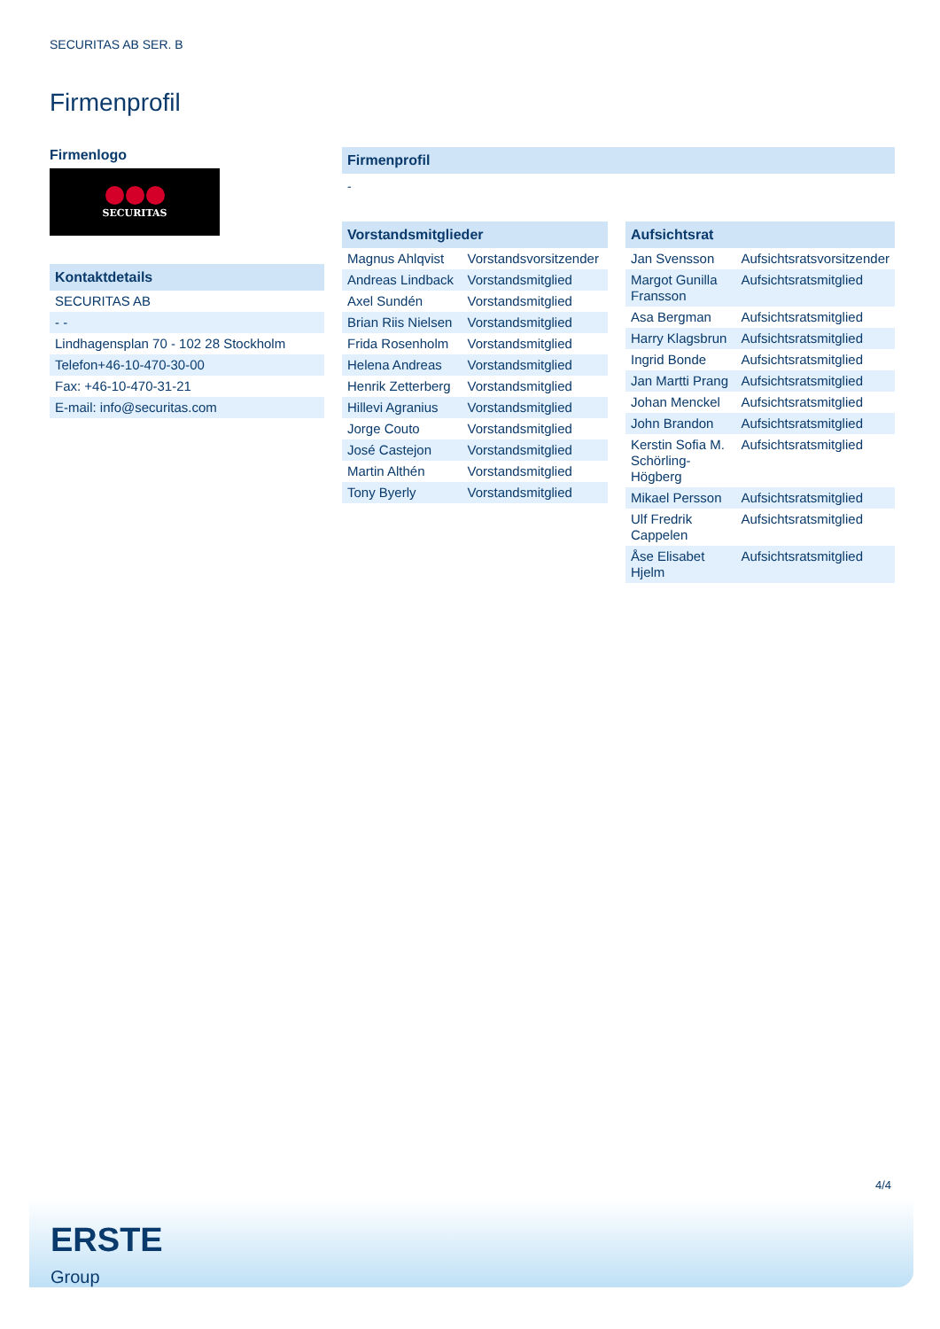SECURITAS AB SER. B
Firmenprofil
Firmenlogo
SECURITAS
Kontaktdetails
| SECURITAS AB |
| - - |
| Lindhagensplan 70 - 102 28 Stockholm |
| Telefon+46-10-470-30-00 |
| Fax: +46-10-470-31-21 |
| E-mail: info@securitas.com |
Firmenprofil
-
Vorstandsmitglieder
| Magnus Ahlqvist | Vorstandsvorsitzender |
| Andreas Lindback | Vorstandsmitglied |
| Axel Sundén | Vorstandsmitglied |
| Brian Riis Nielsen | Vorstandsmitglied |
| Frida Rosenholm | Vorstandsmitglied |
| Helena Andreas | Vorstandsmitglied |
| Henrik Zetterberg | Vorstandsmitglied |
| Hillevi Agranius | Vorstandsmitglied |
| Jorge Couto | Vorstandsmitglied |
| José Castejon | Vorstandsmitglied |
| Martin Althén | Vorstandsmitglied |
| Tony Byerly | Vorstandsmitglied |
Aufsichtsrat
| Jan Svensson | Aufsichtsratsvorsitzender |
| Margot Gunilla Fransson | Aufsichtsratsmitglied |
| Asa Bergman | Aufsichtsratsmitglied |
| Harry Klagsbrun | Aufsichtsratsmitglied |
| Ingrid Bonde | Aufsichtsratsmitglied |
| Jan Martti Prang | Aufsichtsratsmitglied |
| Johan Menckel | Aufsichtsratsmitglied |
| John Brandon | Aufsichtsratsmitglied |
| Kerstin Sofia M. Schörling-Högberg | Aufsichtsratsmitglied |
| Mikael Persson | Aufsichtsratsmitglied |
| Ulf Fredrik Cappelen | Aufsichtsratsmitglied |
| Åse Elisabet Hjelm | Aufsichtsratsmitglied |
4/4
ERSTE
Group